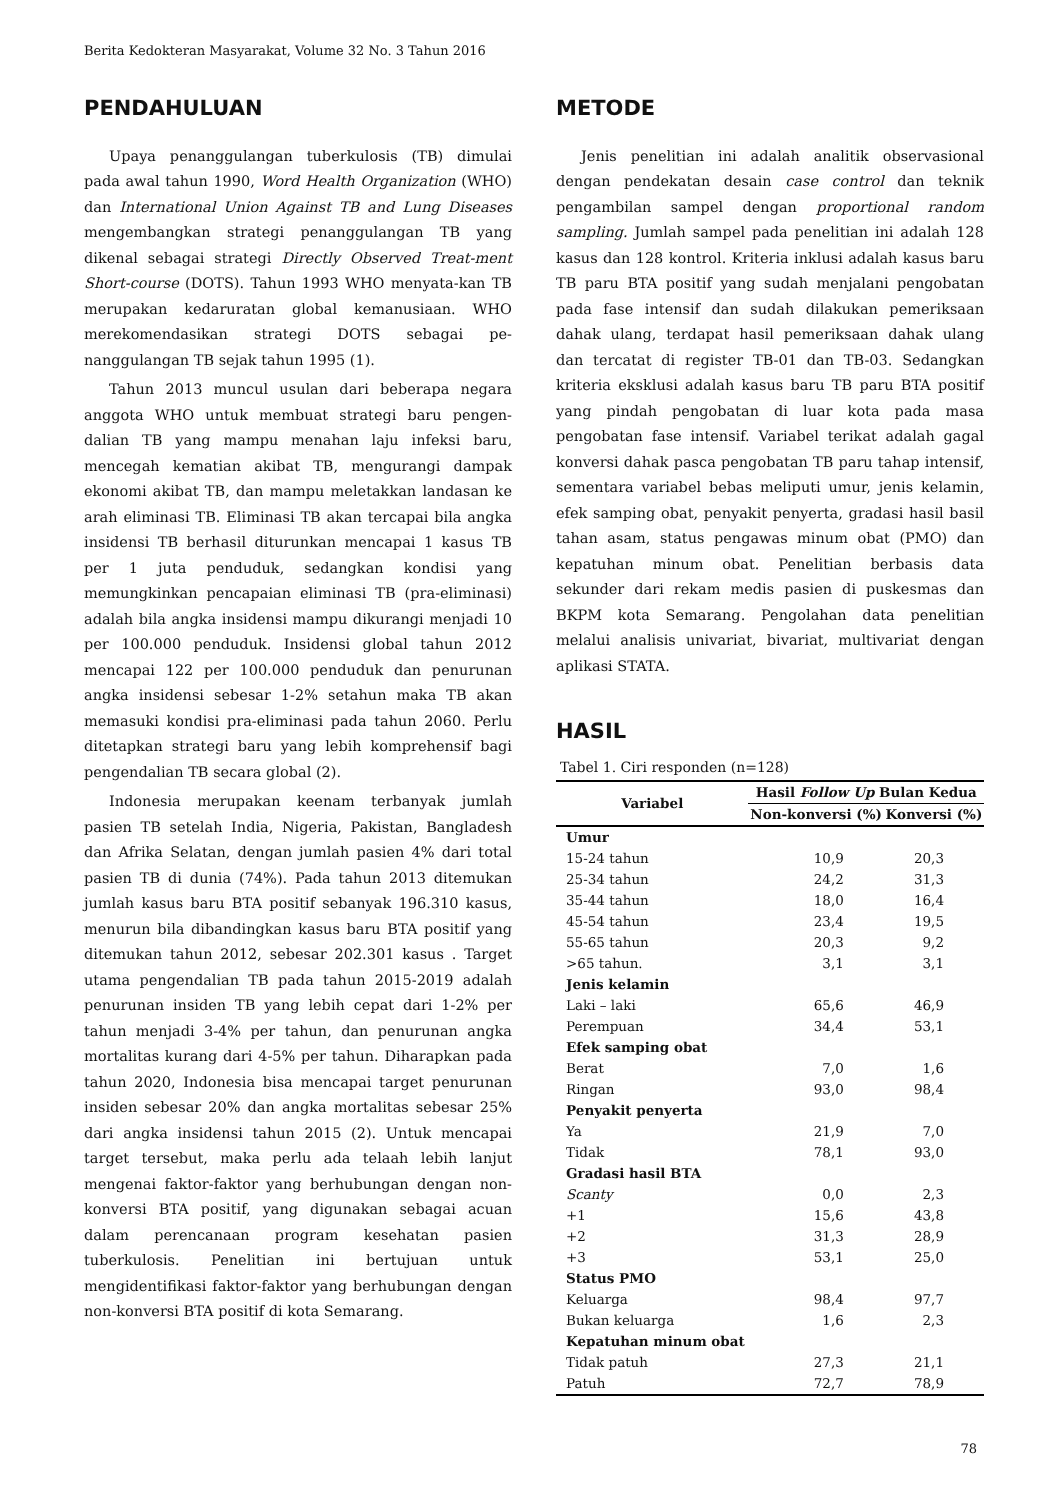Berita Kedokteran Masyarakat, Volume 32 No. 3 Tahun 2016
PENDAHULUAN
Upaya penanggulangan tuberkulosis (TB) dimulai pada awal tahun 1990, Word Health Organization (WHO) dan International Union Against TB and Lung Diseases mengembangkan strategi penanggulangan TB yang dikenal sebagai strategi Directly Observed Treat-ment Short-course (DOTS). Tahun 1993 WHO menyata-kan TB merupakan kedaruratan global kemanusiaan. WHO merekomendasikan strategi DOTS sebagai pe-nanggulangan TB sejak tahun 1995 (1).
Tahun 2013 muncul usulan dari beberapa negara anggota WHO untuk membuat strategi baru pengen-dalian TB yang mampu menahan laju infeksi baru, mencegah kematian akibat TB, mengurangi dampak ekonomi akibat TB, dan mampu meletakkan landasan ke arah eliminasi TB. Eliminasi TB akan tercapai bila angka insidensi TB berhasil diturunkan mencapai 1 kasus TB per 1 juta penduduk, sedangkan kondisi yang memungkinkan pencapaian eliminasi TB (pra-eliminasi) adalah bila angka insidensi mampu dikurangi menjadi 10 per 100.000 penduduk. Insidensi global tahun 2012 mencapai 122 per 100.000 penduduk dan penurunan angka insidensi sebesar 1-2% setahun maka TB akan memasuki kondisi pra-eliminasi pada tahun 2060. Perlu ditetapkan strategi baru yang lebih komprehensif bagi pengendalian TB secara global (2).
Indonesia merupakan keenam terbanyak jumlah pasien TB setelah India, Nigeria, Pakistan, Bangladesh dan Afrika Selatan, dengan jumlah pasien 4% dari total pasien TB di dunia (74%). Pada tahun 2013 ditemukan jumlah kasus baru BTA positif sebanyak 196.310 kasus, menurun bila dibandingkan kasus baru BTA positif yang ditemukan tahun 2012, sebesar 202.301 kasus . Target utama pengendalian TB pada tahun 2015-2019 adalah penurunan insiden TB yang lebih cepat dari 1-2% per tahun menjadi 3-4% per tahun, dan penurunan angka mortalitas kurang dari 4-5% per tahun. Diharapkan pada tahun 2020, Indonesia bisa mencapai target penurunan insiden sebesar 20% dan angka mortalitas sebesar 25% dari angka insidensi tahun 2015 (2). Untuk mencapai target tersebut, maka perlu ada telaah lebih lanjut mengenai faktor-faktor yang berhubungan dengan non-konversi BTA positif, yang digunakan sebagai acuan dalam perencanaan program kesehatan pasien tuberkulosis. Penelitian ini bertujuan untuk mengidentifikasi faktor-faktor yang berhubungan dengan non-konversi BTA positif di kota Semarang.
METODE
Jenis penelitian ini adalah analitik observasional dengan pendekatan desain case control dan teknik pengambilan sampel dengan proportional random sampling. Jumlah sampel pada penelitian ini adalah 128 kasus dan 128 kontrol. Kriteria inklusi adalah kasus baru TB paru BTA positif yang sudah menjalani pengobatan pada fase intensif dan sudah dilakukan pemeriksaan dahak ulang, terdapat hasil pemeriksaan dahak ulang dan tercatat di register TB-01 dan TB-03. Sedangkan kriteria eksklusi adalah kasus baru TB paru BTA positif yang pindah pengobatan di luar kota pada masa pengobatan fase intensif. Variabel terikat adalah gagal konversi dahak pasca pengobatan TB paru tahap intensif, sementara variabel bebas meliputi umur, jenis kelamin, efek samping obat, penyakit penyerta, gradasi hasil basil tahan asam, status pengawas minum obat (PMO) dan kepatuhan minum obat. Penelitian berbasis data sekunder dari rekam medis pasien di puskesmas dan BKPM kota Semarang. Pengolahan data penelitian melalui analisis univariat, bivariat, multivariat dengan aplikasi STATA.
HASIL
Tabel 1. Ciri responden (n=128)
| Variabel | Hasil Follow Up Bulan Kedua | |
| --- | --- | --- |
| | Non-konversi (%) | Konversi (%) |
| Umur | | |
| 15-24 tahun | 10,9 | 20,3 |
| 25-34 tahun | 24,2 | 31,3 |
| 35-44 tahun | 18,0 | 16,4 |
| 45-54 tahun | 23,4 | 19,5 |
| 55-65 tahun | 20,3 | 9,2 |
| >65 tahun. | 3,1 | 3,1 |
| Jenis kelamin | | |
| Laki – laki | 65,6 | 46,9 |
| Perempuan | 34,4 | 53,1 |
| Efek samping obat | | |
| Berat | 7,0 | 1,6 |
| Ringan | 93,0 | 98,4 |
| Penyakit penyerta | | |
| Ya | 21,9 | 7,0 |
| Tidak | 78,1 | 93,0 |
| Gradasi hasil BTA | | |
| Scanty | 0,0 | 2,3 |
| +1 | 15,6 | 43,8 |
| +2 | 31,3 | 28,9 |
| +3 | 53,1 | 25,0 |
| Status PMO | | |
| Keluarga | 98,4 | 97,7 |
| Bukan keluarga | 1,6 | 2,3 |
| Kepatuhan minum obat | | |
| Tidak patuh | 27,3 | 21,1 |
| Patuh | 72,7 | 78,9 |
78